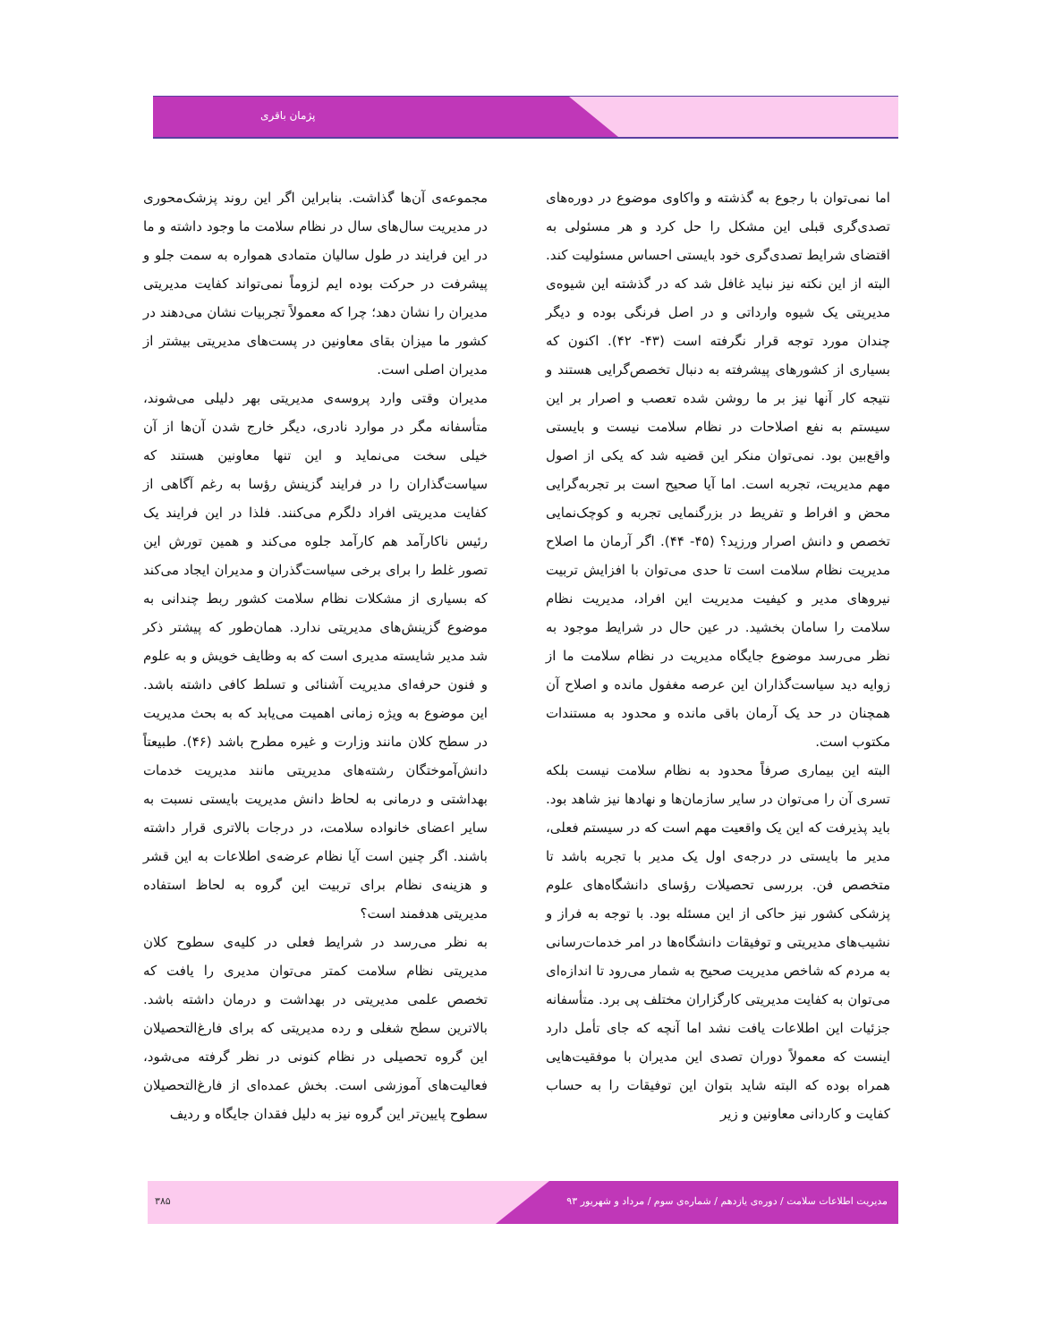پژمان باقری
اما نمی‌توان با رجوع به گذشته و واکاوی موضوع در دوره‌های تصدی‌گری قبلی این مشکل را حل کرد و هر مسئولی به اقتضای شرایط تصدی‌گری خود بایستی احساس مسئولیت کند. البته از این نکته نیز نباید غافل شد که در گذشته این شیوه‌ی مدیریتی یک شیوه وارداتی و در اصل فرنگی بوده و دیگر چندان مورد توجه قرار نگرفته است (۴۳- ۴۲). اکنون که بسیاری از کشورهای پیشرفته به دنبال تخصص‌گرایی هستند و نتیجه کار آنها نیز بر ما روشن شده تعصب و اصرار بر این سیستم به نفع اصلاحات در نظام سلامت نیست و بایستی واقع‌بین بود. نمی‌توان منکر این قضیه شد که یکی از اصول مهم مدیریت، تجربه است. اما آیا صحیح است بر تجربه‌گرایی محض و افراط و تفریط در بزرگنمایی تجربه و کوچک‌نمایی تخصص و دانش اصرار ورزید؟ (۴۵- ۴۴). اگر آرمان ما اصلاح مدیریت نظام سلامت است تا حدی می‌توان با افزایش تربیت نیروهای مدیر و کیفیت مدیریت این افراد، مدیریت نظام سلامت را سامان بخشید. در عین حال در شرایط موجود به نظر می‌رسد موضوع جایگاه مدیریت در نظام سلامت ما از زوایه دید سیاست‌گذاران این عرصه مغفول مانده و اصلاح آن همچنان در حد یک آرمان باقی مانده و محدود به مستندات مکتوب است.
البته این بیماری صرفاً محدود به نظام سلامت نیست بلکه تسری آن را می‌توان در سایر سازمان‌ها و نهادها نیز شاهد بود. باید پذیرفت که این یک واقعیت مهم است که در سیستم فعلی، مدیر ما بایستی در درجه‌ی اول یک مدیر با تجربه باشد تا متخصص فن. بررسی تحصیلات رؤسای دانشگاه‌های علوم پزشکی کشور نیز حاکی از این مسئله بود. با توجه به فراز و نشیب‌های مدیریتی و توفیقات دانشگاه‌ها در امر خدمات‌رسانی به مردم که شاخص مدیریت صحیح به شمار می‌رود تا اندازه‌ای می‌توان به کفایت مدیریتی کارگزاران مختلف پی برد. متأسفانه جزئیات این اطلاعات یافت نشد اما آنچه که جای تأمل دارد اینست که معمولاً دوران تصدی این مدیران با موفقیت‌هایی همراه بوده که البته شاید بتوان این توفیقات را به حساب کفایت و کاردانی معاونین و زیر
مجموعه‌ی آن‌ها گذاشت. بنابراین اگر این روند پزشک‌محوری در مدیریت سال‌های سال در نظام سلامت ما وجود داشته و ما در این فرایند در طول سالیان متمادی همواره به سمت جلو و پیشرفت در حرکت بوده ایم لزوماً نمی‌تواند کفایت مدیریتی مدیران را نشان دهد؛ چرا که معمولاً تجربیات نشان می‌دهند در کشور ما میزان بقای معاونین در پست‌های مدیریتی بیشتر از مدیران اصلی است.
مدیران وقتی وارد پروسه‌ی مدیریتی بهر دلیلی می‌شوند، متأسفانه مگر در موارد نادری، دیگر خارج شدن آن‌ها از آن خیلی سخت می‌نماید و این تنها معاونین هستند که سیاست‌گذاران را در فرایند گزینش رؤسا به رغم آگاهی از کفایت مدیریتی افراد دلگرم می‌کنند. فلذا در این فرایند یک رئیس ناکارآمد هم کارآمد جلوه می‌کند و همین تورش این تصور غلط را برای برخی سیاست‌گذران و مدیران ایجاد می‌کند که بسیاری از مشکلات نظام سلامت کشور ربط چندانی به موضوع گزینش‌های مدیریتی ندارد. همان‌طور که پیشتر ذکر شد مدیر شایسته مدیری است که به وظایف خویش و به علوم و فنون حرفه‌ای مدیریت آشنائی و تسلط کافی داشته باشد. این موضوع به ویژه زمانی اهمیت می‌یابد که به بحث مدیریت در سطح کلان مانند وزارت و غیره مطرح باشد (۴۶). طبیعتاً دانش‌آموختگان رشته‌های مدیریتی مانند مدیریت خدمات بهداشتی و درمانی به لحاظ دانش مدیریت بایستی نسبت به سایر اعضای خانواده سلامت، در درجات بالاتری قرار داشته باشند. اگر چنین است آیا نظام عرضه‌ی اطلاعات به این قشر و هزینه‌ی نظام برای تربیت این گروه به لحاظ استفاده مدیریتی هدفمند است؟
به نظر می‌رسد در شرایط فعلی در کلیه‌ی سطوح کلان مدیریتی نظام سلامت کمتر می‌توان مدیری را یافت که تخصص علمی مدیریتی در بهداشت و درمان داشته باشد. بالاترین سطح شغلی و رده مدیریتی که برای فارغ‌التحصیلان این گروه تحصیلی در نظام کنونی در نظر گرفته می‌شود، فعالیت‌های آموزشی است. بخش عمده‌ای از فارغ‌التحصیلان سطوح پایین‌تر این گروه نیز به دلیل فقدان جایگاه و ردیف
۳۸۵
مدیریت اطلاعات سلامت / دوره‌ی یازدهم / شماره‌ی سوم / مرداد و شهریور ۹۳